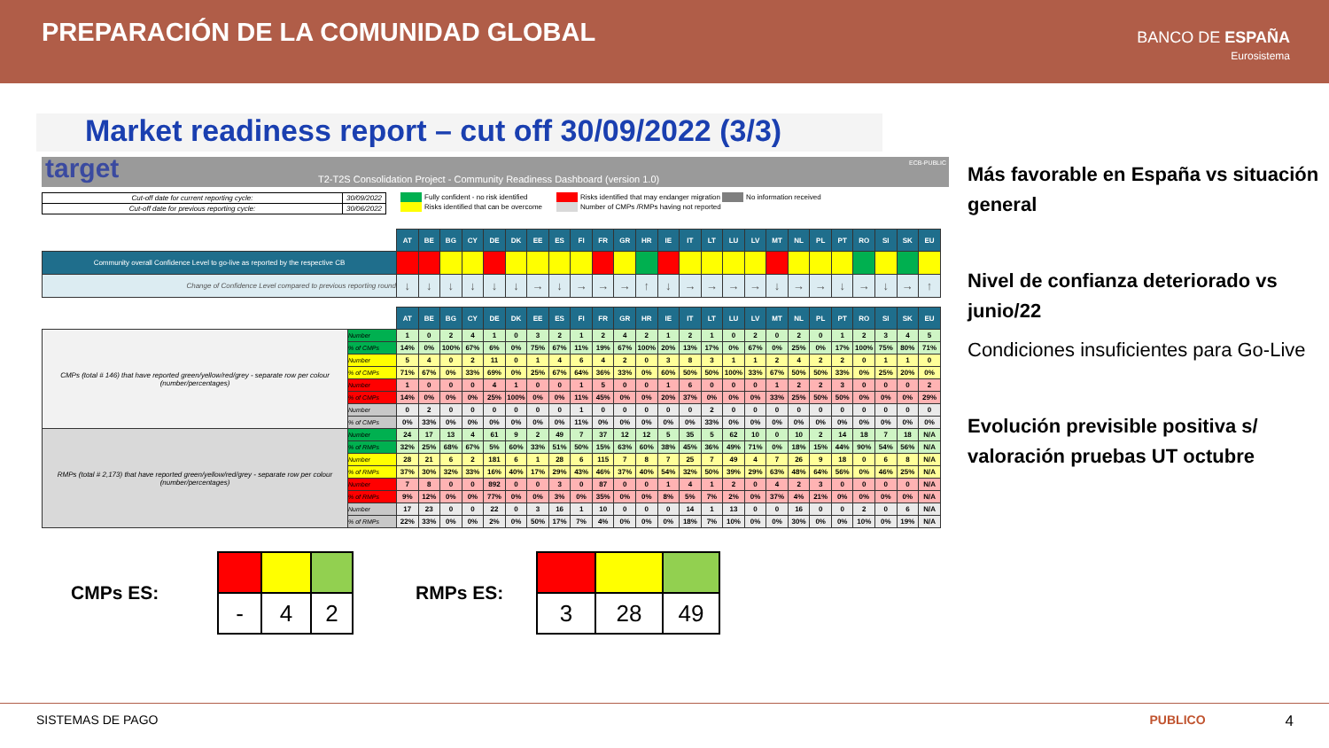PREPARACIÓN DE LA COMUNIDAD GLOBAL
BANCO DE ESPAÑA
Eurosistema
Market readiness report – cut off 30/09/2022 (3/3)
target T2-T2S Consolidation Project - Community Readiness Dashboard (version 1.0)
ECB-PUBLIC
| Cut-off date for current reporting cycle: | 30/09/2022 |
| Cut-off date for previous reporting cycle: | 30/06/2022 |
Fully confident - no risk identified
Risks identified that can be overcome
Risks identified that may endanger migration No information received
Number of CMPs /RMPs having not reported
| | | AT | BE | BG | CY | DE | DK | EE | ES | FI | FR | GR | HR | IE | IT | LT | LU | LV | MT | NL | PL | PT | RO | SI | SK | EU |
| Community overall Confidence Level to go-live as reported by the respective CB | | | | | | | | | | | | | | | | | | | | | | | | | | |
| Change of Confidence Level compared to previous reporting round | | ↓ | ↓ | ↓ | ↓ | ↓ | ↓ | → | ↓ | → | → | → | ↑ | ↓ | → | → | → | → | ↓ | → | → | ↓ | → | ↓ | → | ↑ |
| | | AT | BE | BG | CY | DE | DK | EE | ES | FI | FR | GR | HR | IE | IT | LT | LU | LV | MT | NL | PL | PT | RO | SI | SK | EU |
| CMPs (total # 146) that have reported green/yellow/red/grey - separate row per colour (number/percentages) | Number | 1 | 0 | 2 | 4 | 1 | 0 | 3 | 2 | 1 | 2 | 4 | 2 | 1 | 2 | 1 | 0 | 2 | 0 | 2 | 0 | 1 | 2 | 3 | 4 | 5 |
| | % of CMPs | 14% | 0% | 100% | 67% | 6% | 0% | 75% | 67% | 11% | 19% | 67% | 100% | 20% | 13% | 17% | 0% | 67% | 0% | 25% | 0% | 17% | 100% | 75% | 80% | 71% |
| | Number | 5 | 4 | 0 | 2 | 11 | 0 | 1 | 4 | 6 | 4 | 2 | 0 | 3 | 8 | 3 | 1 | 1 | 2 | 4 | 2 | 2 | 0 | 1 | 1 | 0 |
| | % of CMPs | 71% | 67% | 0% | 33% | 69% | 0% | 25% | 67% | 64% | 36% | 33% | 0% | 60% | 50% | 50% | 100% | 33% | 67% | 50% | 50% | 33% | 0% | 25% | 20% | 0% |
| | Number | 1 | 0 | 0 | 0 | 4 | 1 | 0 | 0 | 1 | 5 | 0 | 0 | 1 | 6 | 0 | 0 | 0 | 1 | 2 | 2 | 3 | 0 | 0 | 0 | 2 |
| | % of CMPs | 14% | 0% | 0% | 0% | 25% | 100% | 0% | 0% | 11% | 45% | 0% | 0% | 20% | 37% | 0% | 0% | 0% | 33% | 25% | 50% | 50% | 0% | 0% | 0% | 29% |
| | Number | 0 | 2 | 0 | 0 | 0 | 0 | 0 | 0 | 1 | 0 | 0 | 0 | 0 | 0 | 2 | 0 | 0 | 0 | 0 | 0 | 0 | 0 | 0 | 0 | 0 |
| | % of CMPs | 0% | 33% | 0% | 0% | 0% | 0% | 0% | 0% | 11% | 0% | 0% | 0% | 0% | 0% | 33% | 0% | 0% | 0% | 0% | 0% | 0% | 0% | 0% | 0% | 0% |
| RMPs (total # 2,173) that have reported green/yellow/red/grey - separate row per colour (number/percentages) | Number | 24 | 17 | 13 | 4 | 61 | 9 | 2 | 49 | 7 | 37 | 12 | 12 | 5 | 35 | 5 | 62 | 10 | 0 | 10 | 2 | 14 | 18 | 7 | 18 | N/A |
| | % of RMPs | 32% | 25% | 68% | 67% | 5% | 60% | 33% | 51% | 50% | 15% | 63% | 60% | 38% | 45% | 36% | 49% | 71% | 0% | 18% | 15% | 44% | 90% | 54% | 56% | N/A |
| | Number | 28 | 21 | 6 | 2 | 181 | 6 | 1 | 28 | 6 | 115 | 7 | 8 | 7 | 25 | 7 | 49 | 4 | 7 | 26 | 9 | 18 | 0 | 6 | 8 | N/A |
| | % of RMPs | 37% | 30% | 32% | 33% | 16% | 40% | 17% | 29% | 43% | 46% | 37% | 40% | 54% | 32% | 50% | 39% | 29% | 63% | 48% | 64% | 56% | 0% | 46% | 25% | N/A |
| | Number | 7 | 8 | 0 | 0 | 892 | 0 | 0 | 3 | 0 | 87 | 0 | 0 | 1 | 4 | 1 | 2 | 0 | 4 | 2 | 3 | 0 | 0 | 0 | 0 | N/A |
| | % of RMPs | 9% | 12% | 0% | 0% | 77% | 0% | 0% | 3% | 0% | 35% | 0% | 0% | 8% | 5% | 7% | 2% | 0% | 37% | 4% | 21% | 0% | 0% | 0% | 0% | N/A |
| | Number | 17 | 23 | 0 | 0 | 22 | 0 | 3 | 16 | 1 | 10 | 0 | 0 | 0 | 14 | 1 | 13 | 0 | 0 | 16 | 0 | 0 | 2 | 0 | 6 | N/A |
| | % of RMPs | 22% | 33% | 0% | 0% | 2% | 0% | 50% | 17% | 7% | 4% | 0% | 0% | 0% | 18% | 7% | 10% | 0% | 0% | 30% | 0% | 0% | 10% | 0% | 19% | N/A |
Más favorable en España vs situación general
Nivel de confianza deteriorado vs junio/22
Condiciones insuficientes para Go-Live
Evolución previsible positiva s/ valoración pruebas UT octubre
CMPs ES:
| - | 4 | 2 |
RMPs ES:
| 3 | 28 | 49 |
SISTEMAS DE PAGO PUBLICO 4